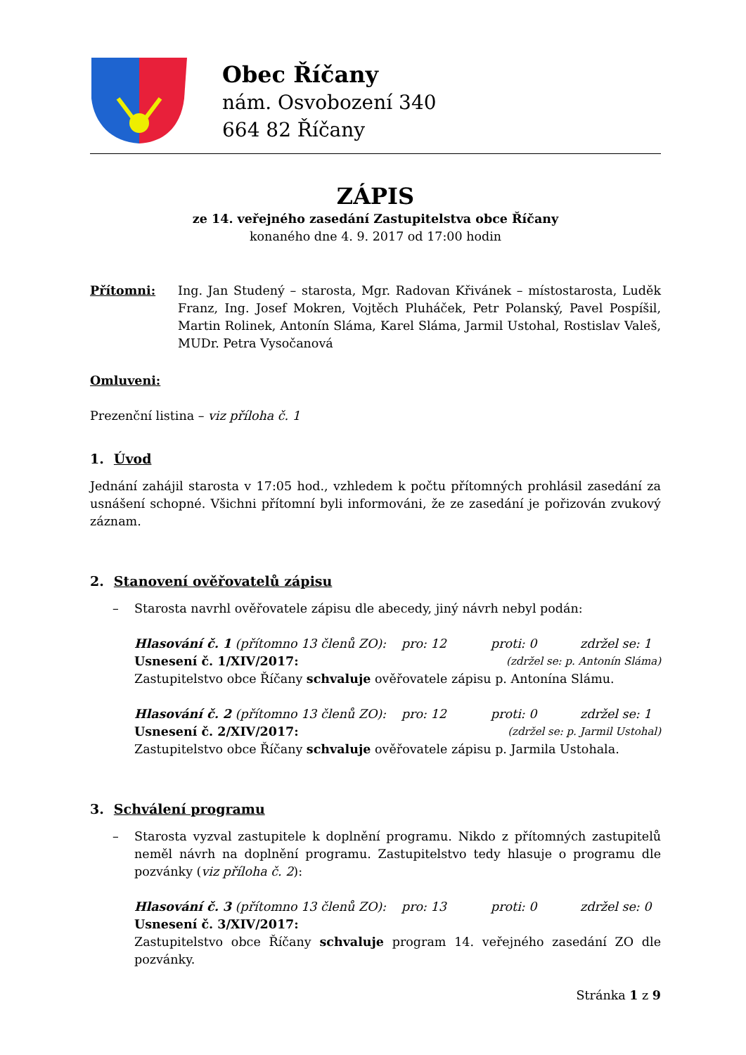Obec Říčany
nám. Osvobození 340
664 82 Říčany
ZÁPIS
ze 14. veřejného zasedání Zastupitelstva obce Říčany
konaného dne 4. 9. 2017 od 17:00 hodin
Přítomni: Ing. Jan Studený – starosta, Mgr. Radovan Křivánek – místostarosta, Luděk Franz, Ing. Josef Mokren, Vojtěch Pluháček, Petr Polanský, Pavel Pospíšil, Martin Rolinek, Antonín Sláma, Karel Sláma, Jarmil Ustohal, Rostislav Valeš, MUDr. Petra Vysočanová
Omluveni:
Prezenční listina – viz příloha č. 1
1. Úvod
Jednání zahájil starosta v 17:05 hod., vzhledem k počtu přítomných prohlásil zasedání za usnášení schopné. Všichni přítomní byli informováni, že ze zasedání je pořizován zvukový záznam.
2. Stanovení ověřovatelů zápisu
– Starosta navrhl ověřovatele zápisu dle abecedy, jiný návrh nebyl podán:
Hlasování č. 1 (přítomno 13 členů ZO): pro: 12 proti: 0 zdržel se: 1
Usnesení č. 1/XIV/2017: (zdržel se: p. Antonín Sláma)
Zastupitelstvo obce Říčany schvaluje ověřovatele zápisu p. Antonína Slámu.
Hlasování č. 2 (přítomno 13 členů ZO): pro: 12 proti: 0 zdržel se: 1
Usnesení č. 2/XIV/2017: (zdržel se: p. Jarmil Ustohal)
Zastupitelstvo obce Říčany schvaluje ověřovatele zápisu p. Jarmila Ustohala.
3. Schválení programu
– Starosta vyzval zastupitele k doplnění programu. Nikdo z přítomných zastupitelů neměl návrh na doplnění programu. Zastupitelstvo tedy hlasuje o programu dle pozvánky (viz příloha č. 2):
Hlasování č. 3 (přítomno 13 členů ZO): pro: 13 proti: 0 zdržel se: 0
Usnesení č. 3/XIV/2017:
Zastupitelstvo obce Říčany schvaluje program 14. veřejného zasedání ZO dle pozvánky.
Stránka 1 z 9